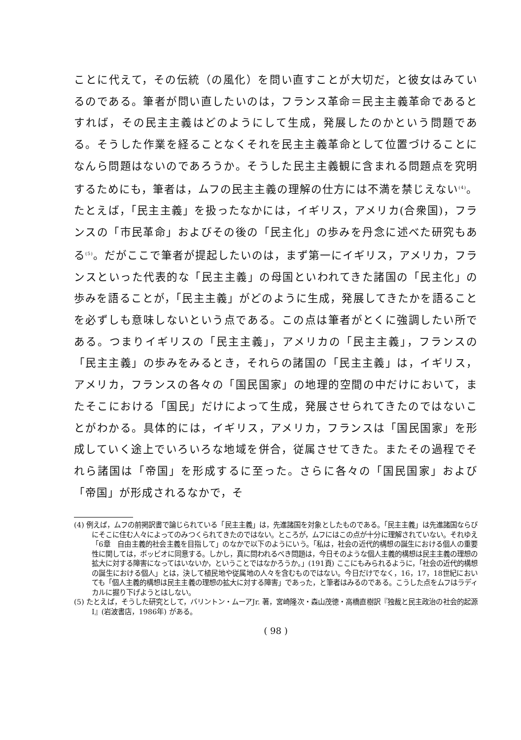ことに代えて，その伝統（の風化）を問い直すことが大切だ，と彼女はみているのである。筆者が問い直したいのは，フランス革命＝民主主義革命であるとすれば，その民主主義はどのようにして生成，発展したのかという問題である。そうした作業を経ることなくそれを民主主義革命として位置づけることになんら問題はないのであろうか。そうした民主主義観に含まれる問題点を究明するためにも，筆者は，ムフの民主主義の理解の仕方には不満を禁じえない<sup>(4)</sup>。たとえば，「民主主義」を扱ったなかには，イギリス，アメリカ(合衆国)，フランスの「市民革命」およびその後の「民主化」の歩みを丹念に述べた研究もある<sup>(5)</sup>。だがここで筆者が提起したいのは，まず第一にイギリス，アメリカ，フランスといった代表的な「民主主義」の母国といわれてきた諸国の「民主化」の歩みを語ることが，「民主主義」がどのように生成，発展してきたかを語ることを必ずしも意味しないという点である。この点は筆者がとくに強調したい所である。つまりイギリスの「民主主義」，アメリカの「民主主義」，フランスの「民主主義」の歩みをみるとき，それらの諸国の「民主主義」は，イギリス，アメリカ，フランスの各々の「国民国家」の地理的空間の中だけにおいて，またそこにおける「国民」だけによって生成，発展させられてきたのではないことがわかる。具体的には，イギリス，アメリカ，フランスは「国民国家」を形成していく途上でいろいろな地域を併合，従属させてきた。またその過程でそれら諸国は「帝国」を形成するに至った。さらに各々の「国民国家」および「帝国」が形成されるなかで，そ
(4) 例えば，ムフの前掲訳書で論じられている「民主主義」は，先進諸国を対象としたものである。「民主主義」は先進諸国ならびにそこに住む人々によってのみつくられてきたのではない。ところが，ムフにはこの点が十分に理解されていない。それゆえ「6章　自由主義的社会主義を目指して」のなかで以下のようにいう。「私は，社会の近代的構想の誕生における個人の重要性に関しては，ボッビオに同意する。しかし，真に問われるべき問題は，今日そのような個人主義的構想は民主主義の理想の拡大に対する障害になってはいないか，ということではなかろうか。」(191頁) ここにもみられるように，「社会の近代的構想の誕生における個人」とは，決して植民地や従属地の人々を含むものではない。今日だけでなく，16，17，18世紀においても「個人主義的構想は民主主義の理想の拡大に対する障害」であった，と筆者はみるのである。こうした点をムフはラディカルに掘り下げようとはしない。
(5) たとえば，そうした研究として，バリントン・ムーアJr. 著，宮崎隆次・森山茂徳・高橋直樹訳『独裁と民主政治の社会的起源 I』(岩波書店，1986年) がある。
( 98 )